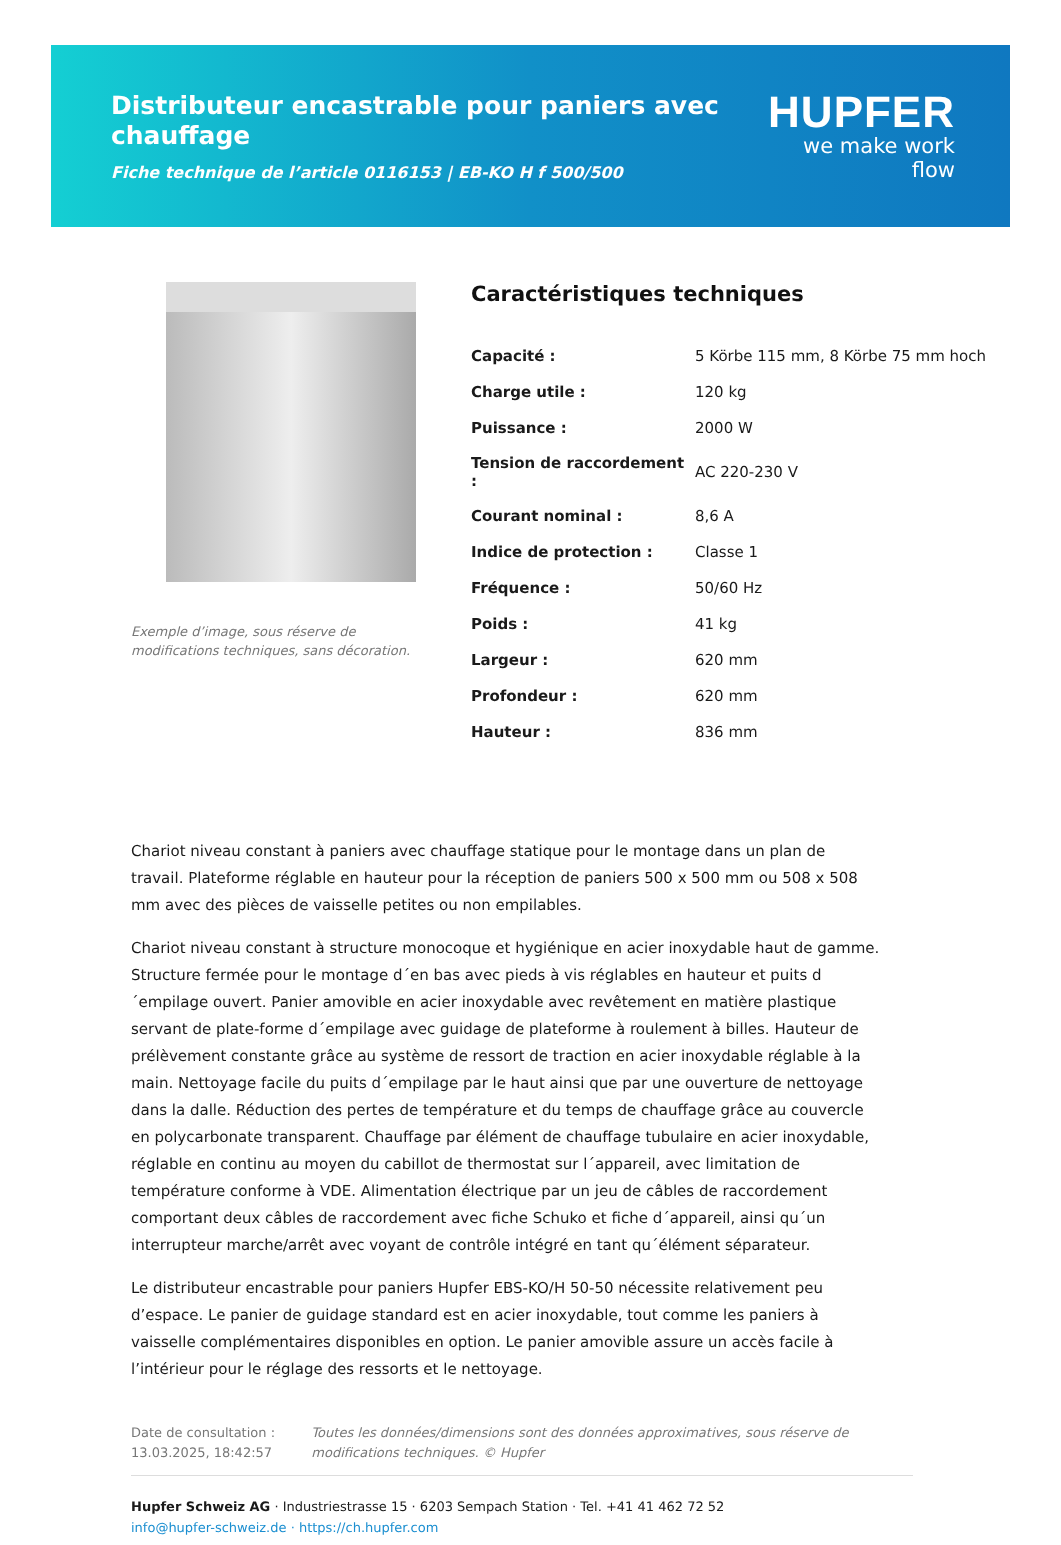Distributeur encastrable pour paniers avec chauffage
Fiche technique de l’article 0116153 | EB-KO H f 500/500
HUPFER
we make work flow
Exemple d’image, sous réserve de modifications techniques, sans décoration.
Caractéristiques techniques
| Capacité : | 5 Körbe 115 mm, 8 Körbe 75 mm hoch |
| Charge utile : | 120 kg |
| Puissance : | 2000 W |
| Tension de raccordement : | AC 220-230 V |
| Courant nominal : | 8,6 A |
| Indice de protection : | Classe 1 |
| Fréquence : | 50/60 Hz |
| Poids : | 41 kg |
| Largeur : | 620 mm |
| Profondeur : | 620 mm |
| Hauteur : | 836 mm |
Chariot niveau constant à paniers avec chauffage statique pour le montage dans un plan de travail. Plateforme réglable en hauteur pour la réception de paniers 500 x 500 mm ou 508 x 508 mm avec des pièces de vaisselle petites ou non empilables.
Chariot niveau constant à structure monocoque et hygiénique en acier inoxydable haut de gamme. Structure fermée pour le montage d´en bas avec pieds à vis réglables en hauteur et puits d´empilage ouvert. Panier amovible en acier inoxydable avec revêtement en matière plastique servant de plate-forme d´empilage avec guidage de plateforme à roulement à billes. Hauteur de prélèvement constante grâce au système de ressort de traction en acier inoxydable réglable à la main. Nettoyage facile du puits d´empilage par le haut ainsi que par une ouverture de nettoyage dans la dalle. Réduction des pertes de température et du temps de chauffage grâce au couvercle en polycarbonate transparent. Chauffage par élément de chauffage tubulaire en acier inoxydable, réglable en continu au moyen du cabillot de thermostat sur l´appareil, avec limitation de température conforme à VDE. Alimentation électrique par un jeu de câbles de raccordement comportant deux câbles de raccordement avec fiche Schuko et fiche d´appareil, ainsi qu´un interrupteur marche/arrêt avec voyant de contrôle intégré en tant qu´élément séparateur.
Le distributeur encastrable pour paniers Hupfer EBS-KO/H 50-50 nécessite relativement peu d’espace. Le panier de guidage standard est en acier inoxydable, tout comme les paniers à vaisselle complémentaires disponibles en option. Le panier amovible assure un accès facile à l’intérieur pour le réglage des ressorts et le nettoyage.
Date de consultation : 13.03.2025, 18:42:57
Toutes les données/dimensions sont des données approximatives, sous réserve de modifications techniques. © Hupfer
Hupfer Schweiz AG · Industriestrasse 15 · 6203 Sempach Station · Tel. +41 41 462 72 52
info@hupfer-schweiz.de · https://ch.hupfer.com